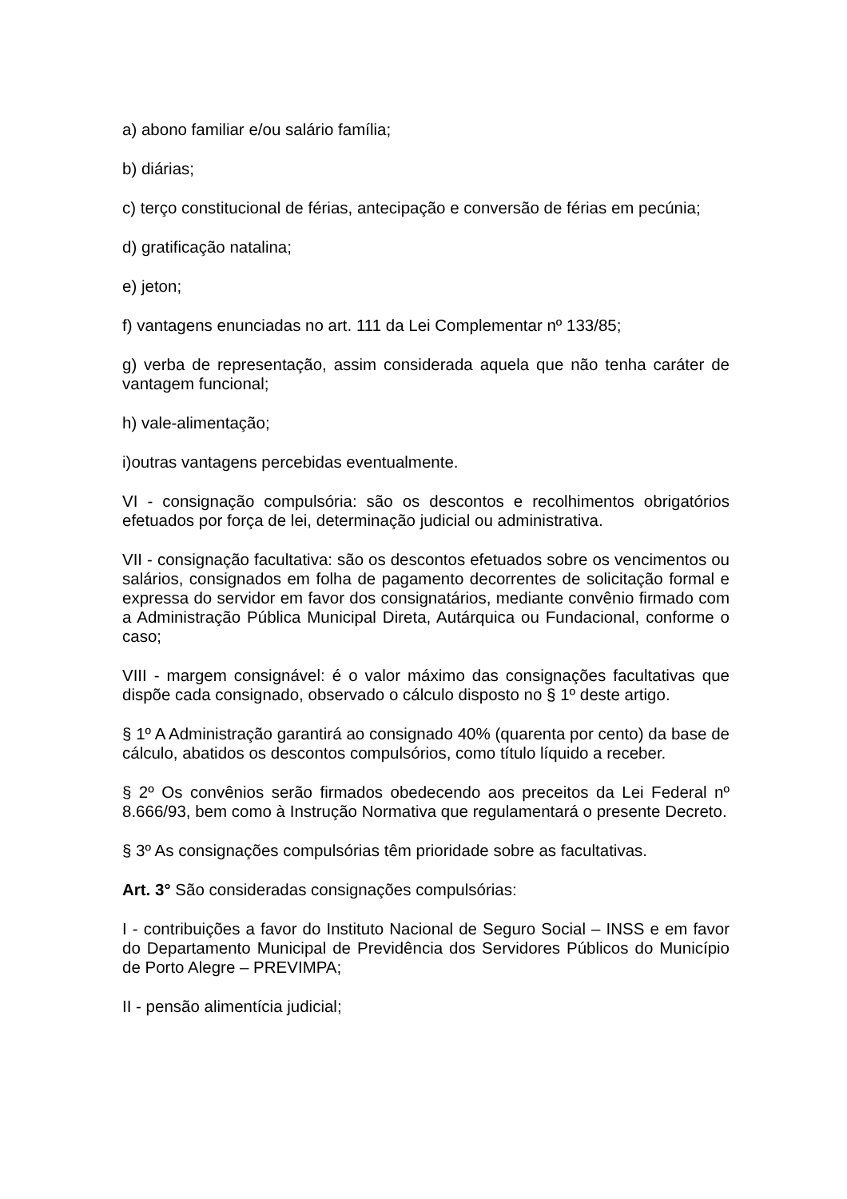a) abono familiar e/ou salário família;
b) diárias;
c) terço constitucional de férias, antecipação e conversão de férias em pecúnia;
d) gratificação natalina;
e) jeton;
f) vantagens enunciadas no art. 111 da Lei Complementar nº 133/85;
g) verba de representação, assim considerada aquela que não tenha caráter de vantagem funcional;
h) vale-alimentação;
i)outras vantagens percebidas eventualmente.
VI - consignação compulsória: são os descontos e recolhimentos obrigatórios efetuados por força de lei, determinação judicial ou administrativa.
VII - consignação facultativa: são os descontos efetuados sobre os vencimentos ou salários, consignados em folha de pagamento decorrentes de solicitação formal e expressa do servidor em favor dos consignatários, mediante convênio firmado com a Administração Pública Municipal Direta, Autárquica ou Fundacional, conforme o caso;
VIII - margem consignável: é o valor máximo das consignações facultativas que dispõe cada consignado, observado o cálculo disposto no § 1º deste artigo.
§ 1º A Administração garantirá ao consignado 40% (quarenta por cento) da base de cálculo, abatidos os descontos compulsórios, como título líquido a receber.
§ 2º Os convênios serão firmados obedecendo aos preceitos da Lei Federal nº 8.666/93, bem como à Instrução Normativa que regulamentará o presente Decreto.
§ 3º As consignações compulsórias têm prioridade sobre as facultativas.
Art. 3° São consideradas consignações compulsórias:
I - contribuições a favor do Instituto Nacional de Seguro Social – INSS e em favor do Departamento Municipal de Previdência dos Servidores Públicos do Município de Porto Alegre – PREVIMPA;
II - pensão alimentícia judicial;